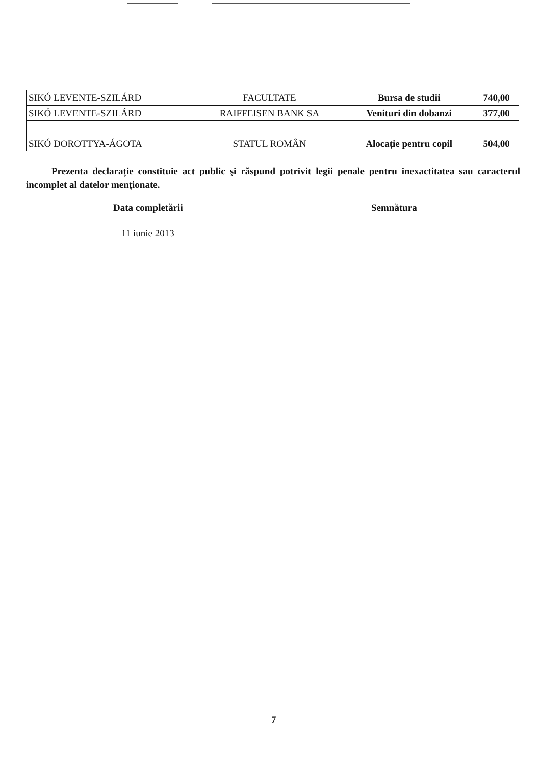| SIKÓ LEVENTE-SZILÁRD | FACULTATE | Bursa de studii | 740,00 |
| SIKÓ LEVENTE-SZILÁRD | RAIFFEISEN BANK SA | Venituri din dobanzi | 377,00 |
| SIKÓ DOROTTYA-ÁGOTA | STATUL ROMÂN | Alocație pentru copil | 504,00 |
Prezenta declarație constituie act public şi răspund potrivit legii penale pentru inexactitatea sau caracterul incomplet al datelor menționate.
Data completării Semnătura
11 iunie 2013
7